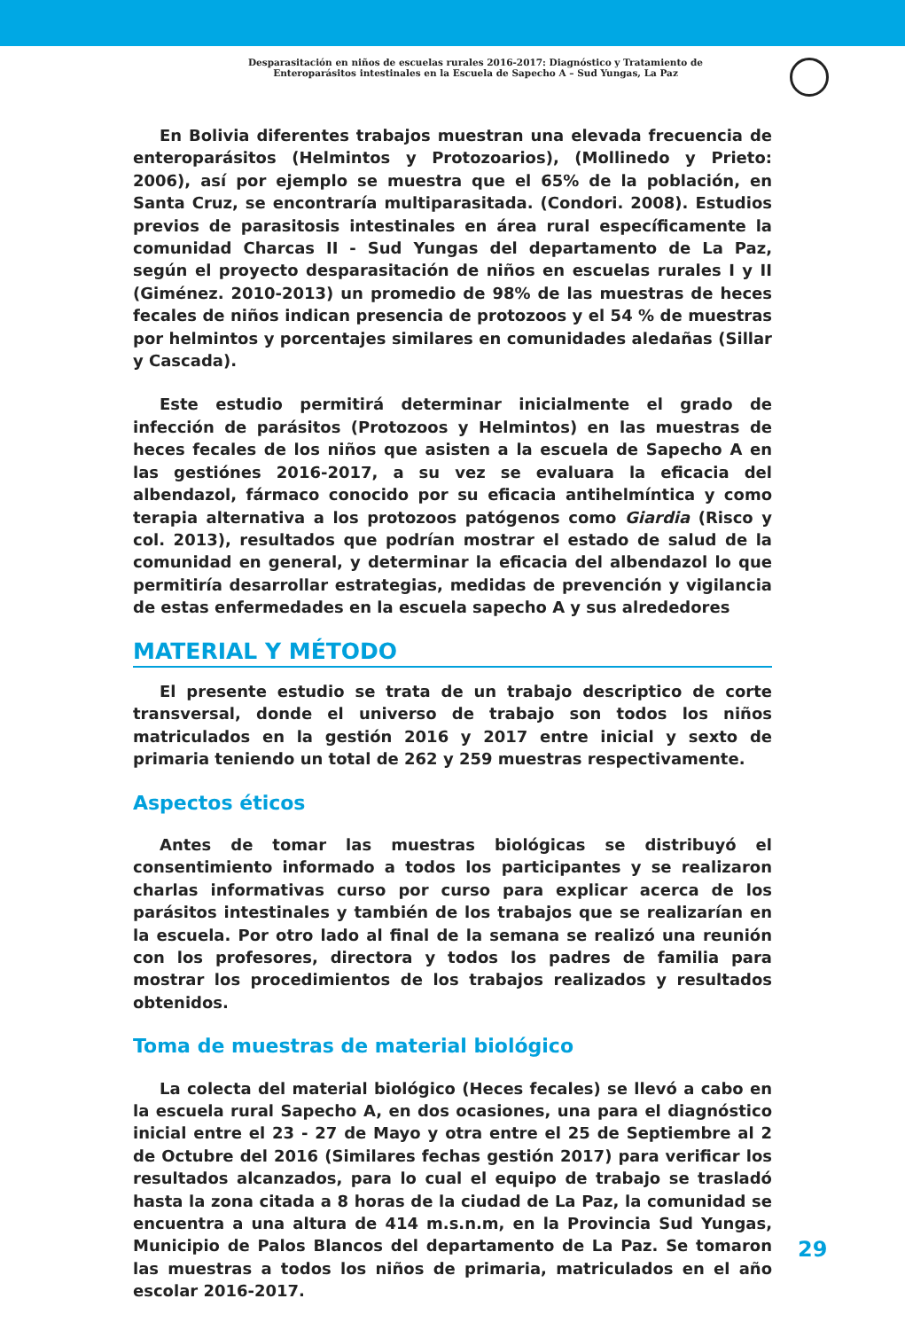Desparasitación en niños de escuelas rurales 2016-2017: Diagnóstico y Tratamiento de
Enteroparásitos intestinales en la Escuela de Sapecho A – Sud Yungas, La Paz
En Bolivia diferentes trabajos muestran una elevada frecuencia de enteroparásitos (Helmintos y Protozoarios), (Mollinedo y Prieto: 2006), así por ejemplo se muestra que el 65% de la población, en Santa Cruz, se encontraría multiparasitada. (Condori. 2008). Estudios previos de parasitosis intestinales en área rural específicamente la comunidad Charcas II - Sud Yungas del departamento de La Paz, según el proyecto desparasitación de niños en escuelas rurales I y II (Giménez. 2010-2013) un promedio de 98% de las muestras de heces fecales de niños indican presencia de protozoos y el 54 % de muestras por helmintos y porcentajes similares en comunidades aledañas (Sillar y Cascada).
Este estudio permitirá determinar inicialmente el grado de infección de parásitos (Protozoos y Helmintos) en las muestras de heces fecales de los niños que asisten a la escuela de Sapecho A en las gestiónes 2016-2017, a su vez se evaluara la eficacia del albendazol, fármaco conocido por su eficacia antihelmíntica y como terapia alternativa a los protozoos patógenos como Giardia (Risco y col. 2013), resultados que podrían mostrar el estado de salud de la comunidad en general, y determinar la eficacia del albendazol lo que permitiría desarrollar estrategias, medidas de prevención y vigilancia de estas enfermedades en la escuela sapecho A y sus alrededores
MATERIAL Y MÉTODO
El presente estudio se trata de un trabajo descriptico de corte transversal, donde el universo de trabajo son todos los niños matriculados en la gestión 2016 y 2017 entre inicial y sexto de primaria teniendo un total de 262 y 259 muestras respectivamente.
Aspectos éticos
Antes de tomar las muestras biológicas se distribuyó el consentimiento informado a todos los participantes y se realizaron charlas informativas curso por curso para explicar acerca de los parásitos intestinales y también de los trabajos que se realizarían en la escuela. Por otro lado al final de la semana se realizó una reunión con los profesores, directora y todos los padres de familia para mostrar los procedimientos de los trabajos realizados y resultados obtenidos.
Toma de muestras de material biológico
La colecta del material biológico (Heces fecales) se llevó a cabo en la escuela rural Sapecho A, en dos ocasiones, una para el diagnóstico inicial entre el 23 - 27 de Mayo y otra entre el 25 de Septiembre al 2 de Octubre del 2016 (Similares fechas gestión 2017) para verificar los resultados alcanzados, para lo cual el equipo de trabajo se trasladó hasta la zona citada a 8 horas de la ciudad de La Paz, la comunidad se encuentra a una altura de 414 m.s.n.m, en la Provincia Sud Yungas, Municipio de Palos Blancos del departamento de La Paz. Se tomaron las muestras a todos los niños de primaria, matriculados en el año escolar 2016-2017.
29